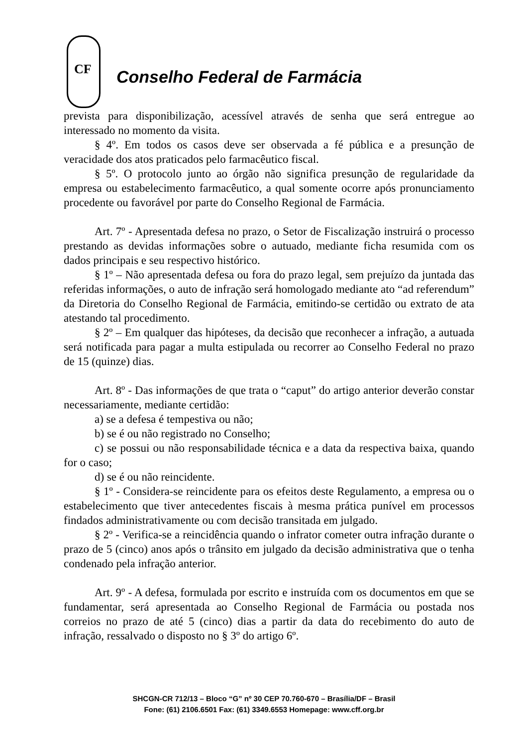CF
Conselho Federal de Farmácia
prevista para disponibilização, acessível através de senha que será entregue ao interessado no momento da visita.
§ 4º. Em todos os casos deve ser observada a fé pública e a presunção de veracidade dos atos praticados pelo farmacêutico fiscal.
§ 5º. O protocolo junto ao órgão não significa presunção de regularidade da empresa ou estabelecimento farmacêutico, a qual somente ocorre após pronunciamento procedente ou favorável por parte do Conselho Regional de Farmácia.
Art. 7º - Apresentada defesa no prazo, o Setor de Fiscalização instruirá o processo prestando as devidas informações sobre o autuado, mediante ficha resumida com os dados principais e seu respectivo histórico.
§ 1º – Não apresentada defesa ou fora do prazo legal, sem prejuízo da juntada das referidas informações, o auto de infração será homologado mediante ato “ad referendum” da Diretoria do Conselho Regional de Farmácia, emitindo-se certidão ou extrato de ata atestando tal procedimento.
§ 2º – Em qualquer das hipóteses, da decisão que reconhecer a infração, a autuada será notificada para pagar a multa estipulada ou recorrer ao Conselho Federal no prazo de 15 (quinze) dias.
Art. 8º - Das informações de que trata o “caput” do artigo anterior deverão constar necessariamente, mediante certidão:
a) se a defesa é tempestiva ou não;
b) se é ou não registrado no Conselho;
c) se possui ou não responsabilidade técnica e a data da respectiva baixa, quando for o caso;
d) se é ou não reincidente.
§ 1º - Considera-se reincidente para os efeitos deste Regulamento, a empresa ou o estabelecimento que tiver antecedentes fiscais à mesma prática punível em processos findados administrativamente ou com decisão transitada em julgado.
§ 2º - Verifica-se a reincidência quando o infrator cometer outra infração durante o prazo de 5 (cinco) anos após o trânsito em julgado da decisão administrativa que o tenha condenado pela infração anterior.
Art. 9º - A defesa, formulada por escrito e instruída com os documentos em que se fundamentar, será apresentada ao Conselho Regional de Farmácia ou postada nos correios no prazo de até 5 (cinco) dias a partir da data do recebimento do auto de infração, ressalvado o disposto no § 3º do artigo 6º.
SHCGN-CR 712/13 – Bloco “G” nº 30 CEP 70.760-670 – Brasília/DF – Brasil
Fone: (61) 2106.6501 Fax: (61) 3349.6553 Homepage: www.cff.org.br